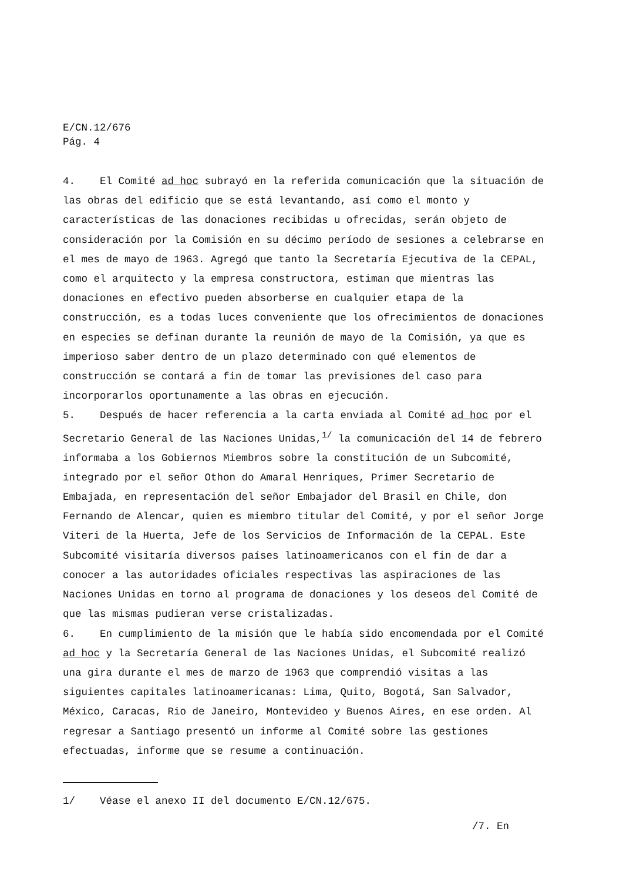E/CN.12/676
Pág. 4
4. El Comité ad hoc subrayó en la referida comunicación que la situación de las obras del edificio que se está levantando, así como el monto y características de las donaciones recibidas u ofrecidas, serán objeto de consideración por la Comisión en su décimo período de sesiones a celebrarse en el mes de mayo de 1963. Agregó que tanto la Secretaría Ejecutiva de la CEPAL, como el arquitecto y la empresa constructora, estiman que mientras las donaciones en efectivo pueden absorberse en cualquier etapa de la construcción, es a todas luces conveniente que los ofrecimientos de donaciones en especies se definan durante la reunión de mayo de la Comisión, ya que es imperioso saber dentro de un plazo determinado con qué elementos de construcción se contará a fin de tomar las previsiones del caso para incorporarlos oportunamente a las obras en ejecución.
5. Después de hacer referencia a la carta enviada al Comité ad hoc por el Secretario General de las Naciones Unidas,<sup>1/</sup> la comunicación del 14 de febrero informaba a los Gobiernos Miembros sobre la constitución de un Subcomité, integrado por el señor Othon do Amaral Henriques, Primer Secretario de Embajada, en representación del señor Embajador del Brasil en Chile, don Fernando de Alencar, quien es miembro titular del Comité, y por el señor Jorge Viteri de la Huerta, Jefe de los Servicios de Información de la CEPAL. Este Subcomité visitaría diversos países latinoamericanos con el fin de dar a conocer a las autoridades oficiales respectivas las aspiraciones de las Naciones Unidas en torno al programa de donaciones y los deseos del Comité de que las mismas pudieran verse cristalizadas.
6. En cumplimiento de la misión que le había sido encomendada por el Comité ad hoc y la Secretaría General de las Naciones Unidas, el Subcomité realizó una gira durante el mes de marzo de 1963 que comprendió visitas a las siguientes capitales latinoamericanas: Lima, Quito, Bogotá, San Salvador, México, Caracas, Rio de Janeiro, Montevideo y Buenos Aires, en ese orden. Al regresar a Santiago presentó un informe al Comité sobre las gestiones efectuadas, informe que se resume a continuación.
1/ Véase el anexo II del documento E/CN.12/675.
/7. En